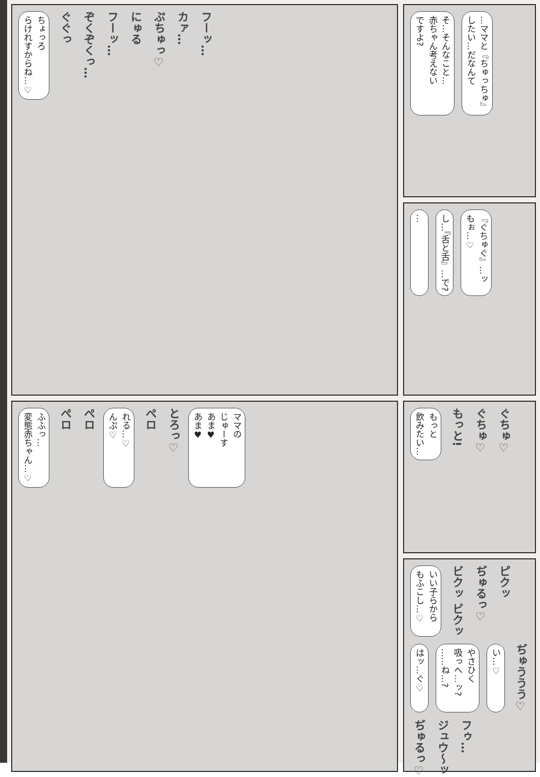ちょっろ
らけれすからね…♡
ぐぐっ
ぞくぞくっ…
フーッ…
にゅる
ぷちゅっ♡
カァ…
フーッ…
そ…そんなこと…
赤ちゃん考えない
ですよ?
…ママと『ちゅっちゅ』
したい…だなんて
…
し…『舌と舌』…で?
『ぐちゅぐ』…ッ
もぉ…♡
もっと
飲みたい…
もっと!
ぐちゅ♡
ぐちゅ♡
ふふっ…
変態赤ちゃん…♡
ペロ
ペロ
れる…♡
んぷ♡
ペロ
とろっ♡
ママの
じゅーす
あま♥
あま♥
いい子らから
もふこし…♡
ビクッ ビクッ
ぢゅるっ♡
ピクッ
はッ…ぐ♡
やさひく
吸っへ…ッ?
……ね…?
い…♡
ぢゅううう♡
ぢゅるっ♡
ジュウ〜ッ
フゥ…